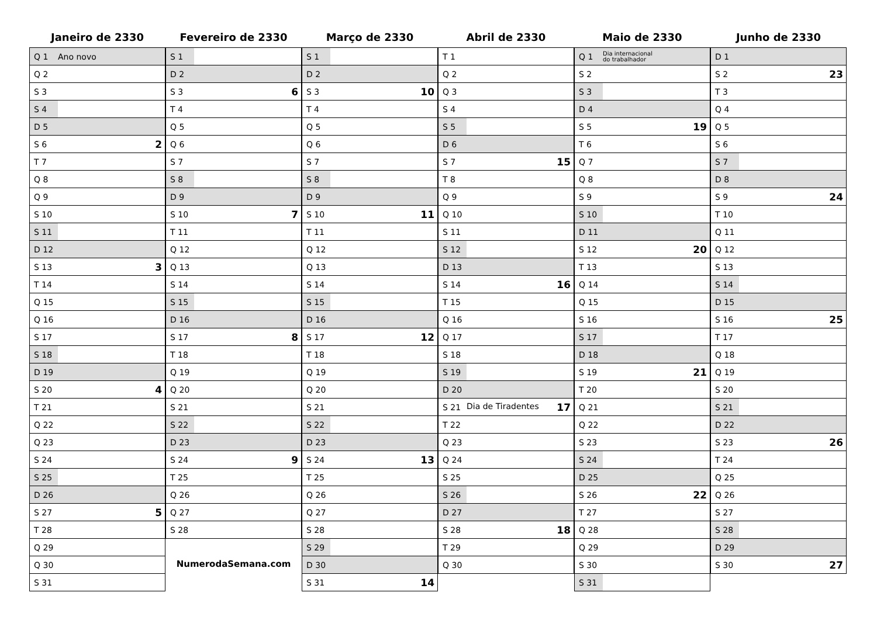Janeiro de 2330
| Q 1 | Ano novo |
| Q 2 | |
| S 3 | |
| S 4 | |
| D 5 | |
| S 6 | 2 |
| T 7 | |
| Q 8 | |
| Q 9 | |
| S 10 | |
| S 11 | |
| D 12 | |
| S 13 | 3 |
| T 14 | |
| Q 15 | |
| Q 16 | |
| S 17 | |
| S 18 | |
| D 19 | |
| S 20 | 4 |
| T 21 | |
| Q 22 | |
| Q 23 | |
| S 24 | |
| S 25 | |
| D 26 | |
| S 27 | 5 |
| T 28 | |
| Q 29 | |
| Q 30 | |
| S 31 | |
Fevereiro de 2330
| S 1 | |
| D 2 | |
| S 3 | 6 |
| T 4 | |
| Q 5 | |
| Q 6 | |
| S 7 | |
| S 8 | |
| D 9 | |
| S 10 | 7 |
| T 11 | |
| Q 12 | |
| Q 13 | |
| S 14 | |
| S 15 | |
| D 16 | |
| S 17 | 8 |
| T 18 | |
| Q 19 | |
| Q 20 | |
| S 21 | |
| S 22 | |
| D 23 | |
| S 24 | 9 |
| T 25 | |
| Q 26 | |
| Q 27 | |
| S 28 | |
NumerodaSemana.com
Março de 2330
| S 1 | |
| D 2 | |
| S 3 | 10 |
| T 4 | |
| Q 5 | |
| Q 6 | |
| S 7 | |
| S 8 | |
| D 9 | |
| S 10 | 11 |
| T 11 | |
| Q 12 | |
| Q 13 | |
| S 14 | |
| S 15 | |
| D 16 | |
| S 17 | 12 |
| T 18 | |
| Q 19 | |
| Q 20 | |
| S 21 | |
| S 22 | |
| D 23 | |
| S 24 | 13 |
| T 25 | |
| Q 26 | |
| Q 27 | |
| S 28 | |
| S 29 | |
| D 30 | |
| S 31 | 14 |
Abril de 2330
| T 1 | |
| Q 2 | |
| Q 3 | |
| S 4 | |
| S 5 | |
| D 6 | |
| S 7 | 15 |
| T 8 | |
| Q 9 | |
| Q 10 | |
| S 11 | |
| S 12 | |
| D 13 | |
| S 14 | 16 |
| T 15 | |
| Q 16 | |
| Q 17 | |
| S 18 | |
| S 19 | |
| D 20 | |
| S 21 | Dia de Tiradentes 17 |
| T 22 | |
| Q 23 | |
| Q 24 | |
| S 25 | |
| S 26 | |
| D 27 | |
| S 28 | 18 |
| T 29 | |
| Q 30 | |
Maio de 2330
| Q 1 | Dia internacional do trabalhador |
| S 2 | |
| S 3 | |
| D 4 | |
| S 5 | 19 |
| T 6 | |
| Q 7 | |
| Q 8 | |
| S 9 | |
| S 10 | |
| D 11 | |
| S 12 | 20 |
| T 13 | |
| Q 14 | |
| Q 15 | |
| S 16 | |
| S 17 | |
| D 18 | |
| S 19 | 21 |
| T 20 | |
| Q 21 | |
| Q 22 | |
| S 23 | |
| S 24 | |
| D 25 | |
| S 26 | 22 |
| T 27 | |
| Q 28 | |
| Q 29 | |
| S 30 | |
| S 31 | |
Junho de 2330
| D 1 | |
| S 2 | 23 |
| T 3 | |
| Q 4 | |
| Q 5 | |
| S 6 | |
| S 7 | |
| D 8 | |
| S 9 | 24 |
| T 10 | |
| Q 11 | |
| Q 12 | |
| S 13 | |
| S 14 | |
| D 15 | |
| S 16 | 25 |
| T 17 | |
| Q 18 | |
| Q 19 | |
| S 20 | |
| S 21 | |
| D 22 | |
| S 23 | 26 |
| T 24 | |
| Q 25 | |
| Q 26 | |
| S 27 | |
| S 28 | |
| D 29 | |
| S 30 | 27 |